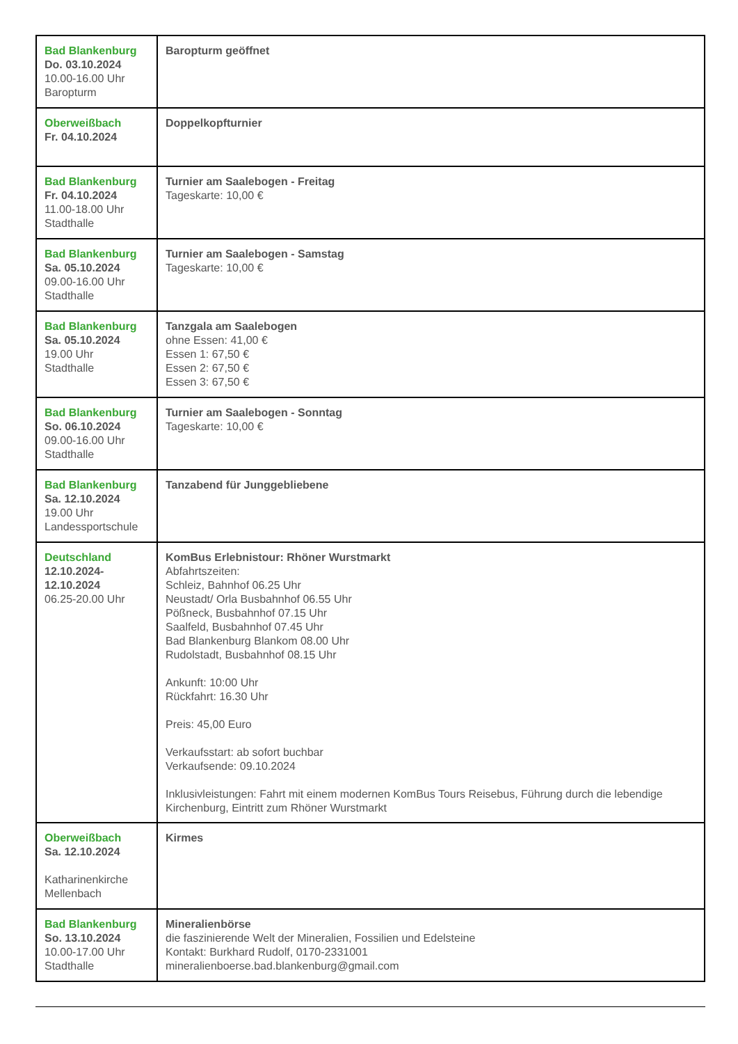| Bad Blankenburg Do. 03.10.2024 10.00-16.00 Uhr Baropturm | Baropturm geöffnet |
| Oberweißbach Fr. 04.10.2024 | Doppelkopfturnier |
| Bad Blankenburg Fr. 04.10.2024 11.00-18.00 Uhr Stadthalle | Turnier am Saalebogen - Freitag Tageskarte: 10,00 € |
| Bad Blankenburg Sa. 05.10.2024 09.00-16.00 Uhr Stadthalle | Turnier am Saalebogen - Samstag Tageskarte: 10,00 € |
| Bad Blankenburg Sa. 05.10.2024 19.00 Uhr Stadthalle | Tanzgala am Saalebogen ohne Essen: 41,00 € Essen 1: 67,50 € Essen 2: 67,50 € Essen 3: 67,50 € |
| Bad Blankenburg So. 06.10.2024 09.00-16.00 Uhr Stadthalle | Turnier am Saalebogen - Sonntag Tageskarte: 10,00 € |
| Bad Blankenburg Sa. 12.10.2024 19.00 Uhr Landessportschule | Tanzabend für Junggebliebene |
| Deutschland 12.10.2024- 12.10.2024 06.25-20.00 Uhr | KomBus Erlebnistour: Rhöner Wurstmarkt Abfahrtszeiten: Schleiz, Bahnhof 06.25 Uhr Neustadt/ Orla Busbahnhof 06.55 Uhr Pößneck, Busbahnhof 07.15 Uhr Saalfeld, Busbahnhof 07.45 Uhr Bad Blankenburg Blankom 08.00 Uhr Rudolstadt, Busbahnhof 08.15 Uhr Ankunft: 10:00 Uhr Rückfahrt: 16.30 Uhr Preis: 45,00 Euro Verkaufsstart: ab sofort buchbar Verkaufsende: 09.10.2024 Inklusivleistungen: Fahrt mit einem modernen KomBus Tours Reisebus, Führung durch die lebendige Kirchenburg, Eintritt zum Rhöner Wurstmarkt |
| Oberweißbach Sa. 12.10.2024 Katharinenkirche Mellenbach | Kirmes |
| Bad Blankenburg So. 13.10.2024 10.00-17.00 Uhr Stadthalle | Mineralienbörse die faszinierende Welt der Mineralien, Fossilien und Edelsteine Kontakt: Burkhard Rudolf, 0170-2331001 mineralienboerse.bad.blankenburg@gmail.com |